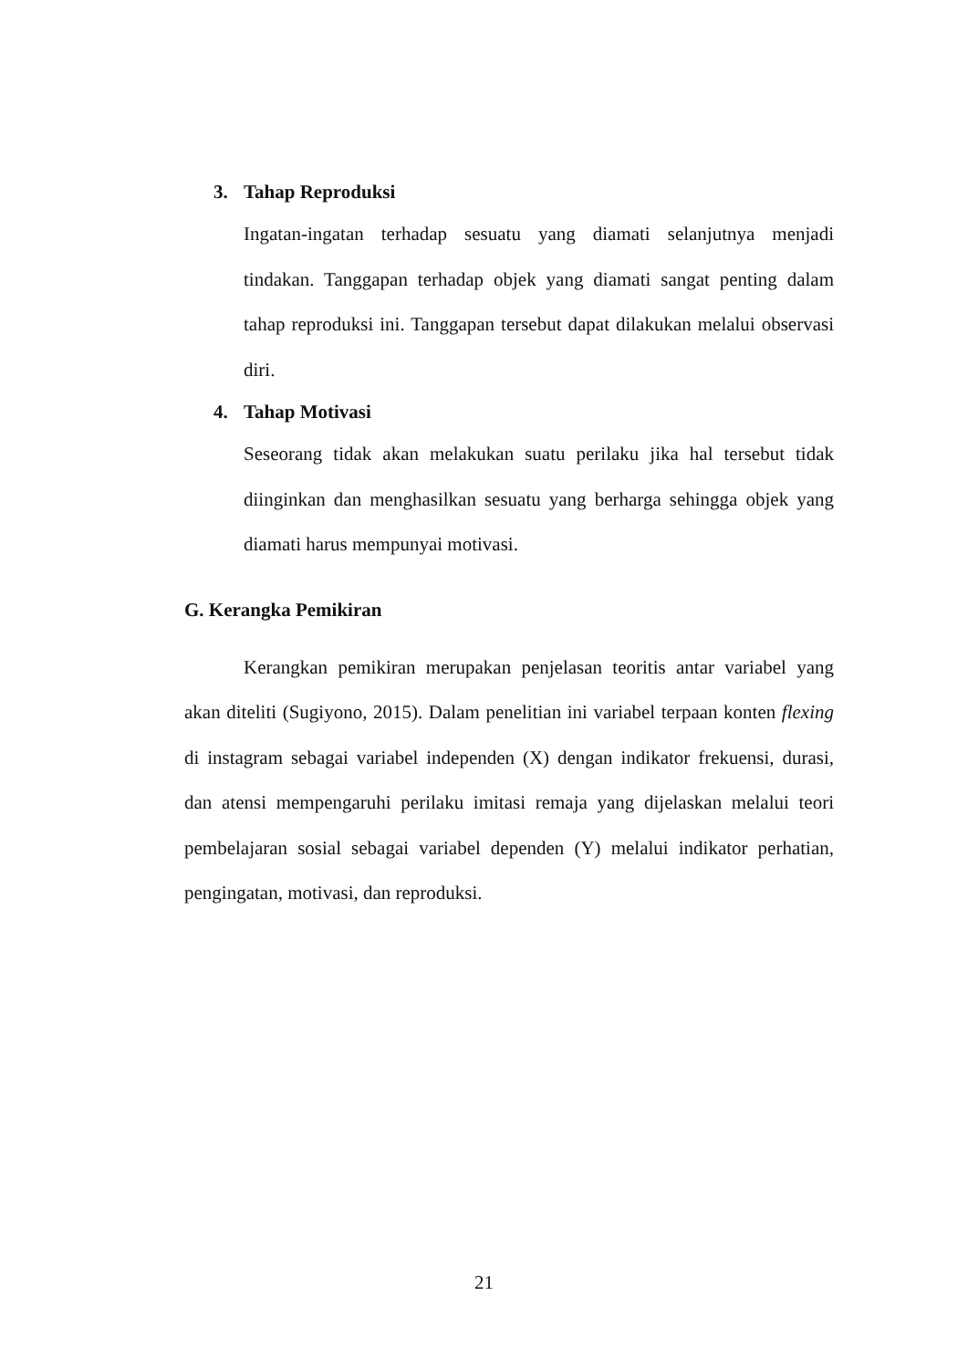3. Tahap Reproduksi
Ingatan-ingatan terhadap sesuatu yang diamati selanjutnya menjadi tindakan. Tanggapan terhadap objek yang diamati sangat penting dalam tahap reproduksi ini. Tanggapan tersebut dapat dilakukan melalui observasi diri.
4. Tahap Motivasi
Seseorang tidak akan melakukan suatu perilaku jika hal tersebut tidak diinginkan dan menghasilkan sesuatu yang berharga sehingga objek yang diamati harus mempunyai motivasi.
G. Kerangka Pemikiran
Kerangkan pemikiran merupakan penjelasan teoritis antar variabel yang akan diteliti (Sugiyono, 2015). Dalam penelitian ini variabel terpaan konten flexing di instagram sebagai variabel independen (X) dengan indikator frekuensi, durasi, dan atensi mempengaruhi perilaku imitasi remaja yang dijelaskan melalui teori pembelajaran sosial sebagai variabel dependen (Y) melalui indikator perhatian, pengingatan, motivasi, dan reproduksi.
21